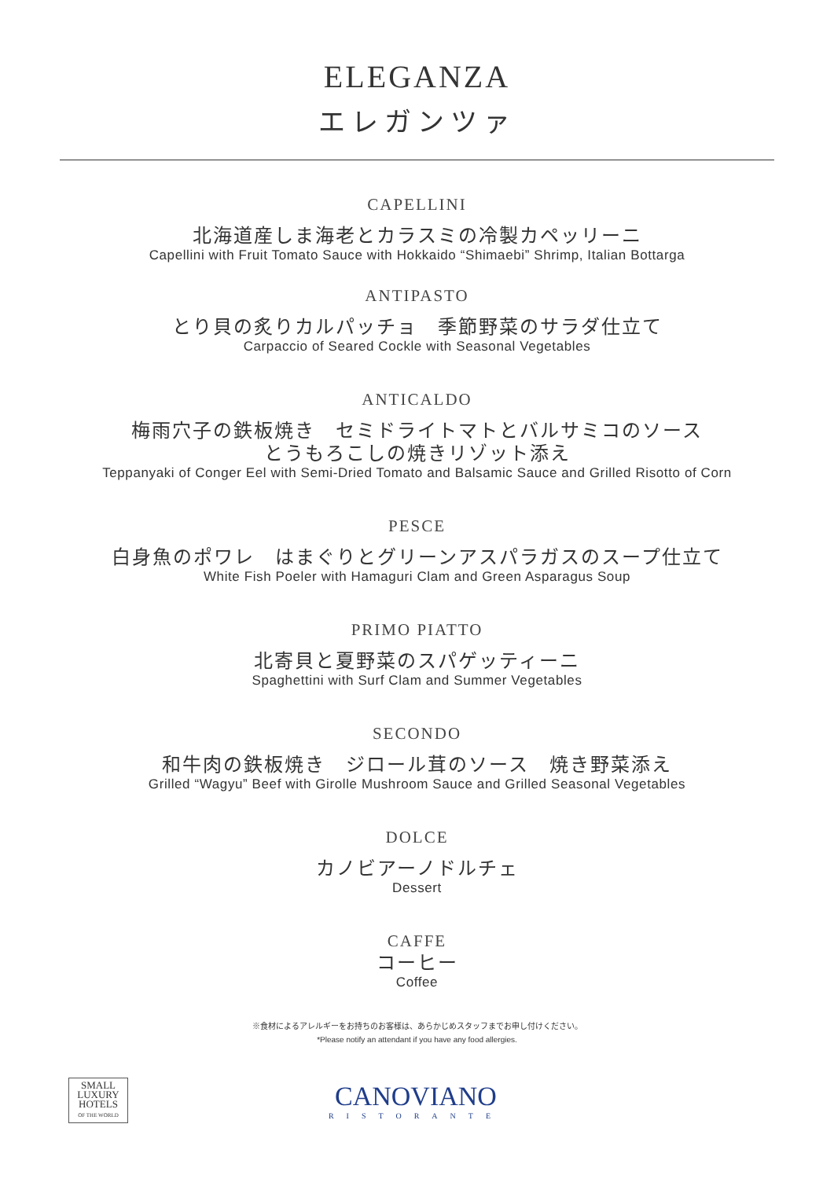ELEGANZA
エレガンツァ
CAPELLINI
北海道産しま海老とカラスミの冷製カペッリーニ
Capellini with Fruit Tomato Sauce with Hokkaido “Shimaebi” Shrimp, Italian Bottarga
ANTIPASTO
とり貝の炙りカルパッチョ　季節野菜のサラダ仕立て
Carpaccio of Seared Cockle with Seasonal Vegetables
ANTICALDO
梅雨穴子の鉄板焼き　セミドライトマトとバルサミコのソース
とうもろこしの焼きリゾット添え
Teppanyaki of Conger Eel with Semi-Dried Tomato and Balsamic Sauce and Grilled Risotto of Corn
PESCE
白身魚のポワレ　はまぐりとグリーンアスパラガスのスープ仕立て
White Fish Poeler with Hamaguri Clam and Green Asparagus Soup
PRIMO PIATTO
北寄貝と夏野菜のスパゲッティーニ
Spaghettini with Surf Clam and Summer Vegetables
SECONDO
和牛肉の鉄板焼き　ジロール茸のソース　焼き野菜添え
Grilled “Wagyu” Beef with Girolle Mushroom Sauce and Grilled Seasonal Vegetables
DOLCE
カノビアーノドルチェ
Dessert
CAFFE
コーヒー
Coffee
※食材によるアレルギーをお持ちのお客様は、あらかじめスタッフまでお申し付けください。
*Please notify an attendant if you have any food allergies.
SMALL
LUXURY
HOTELS
OF THE WORLD
CANOVIANO
RISTORANTE